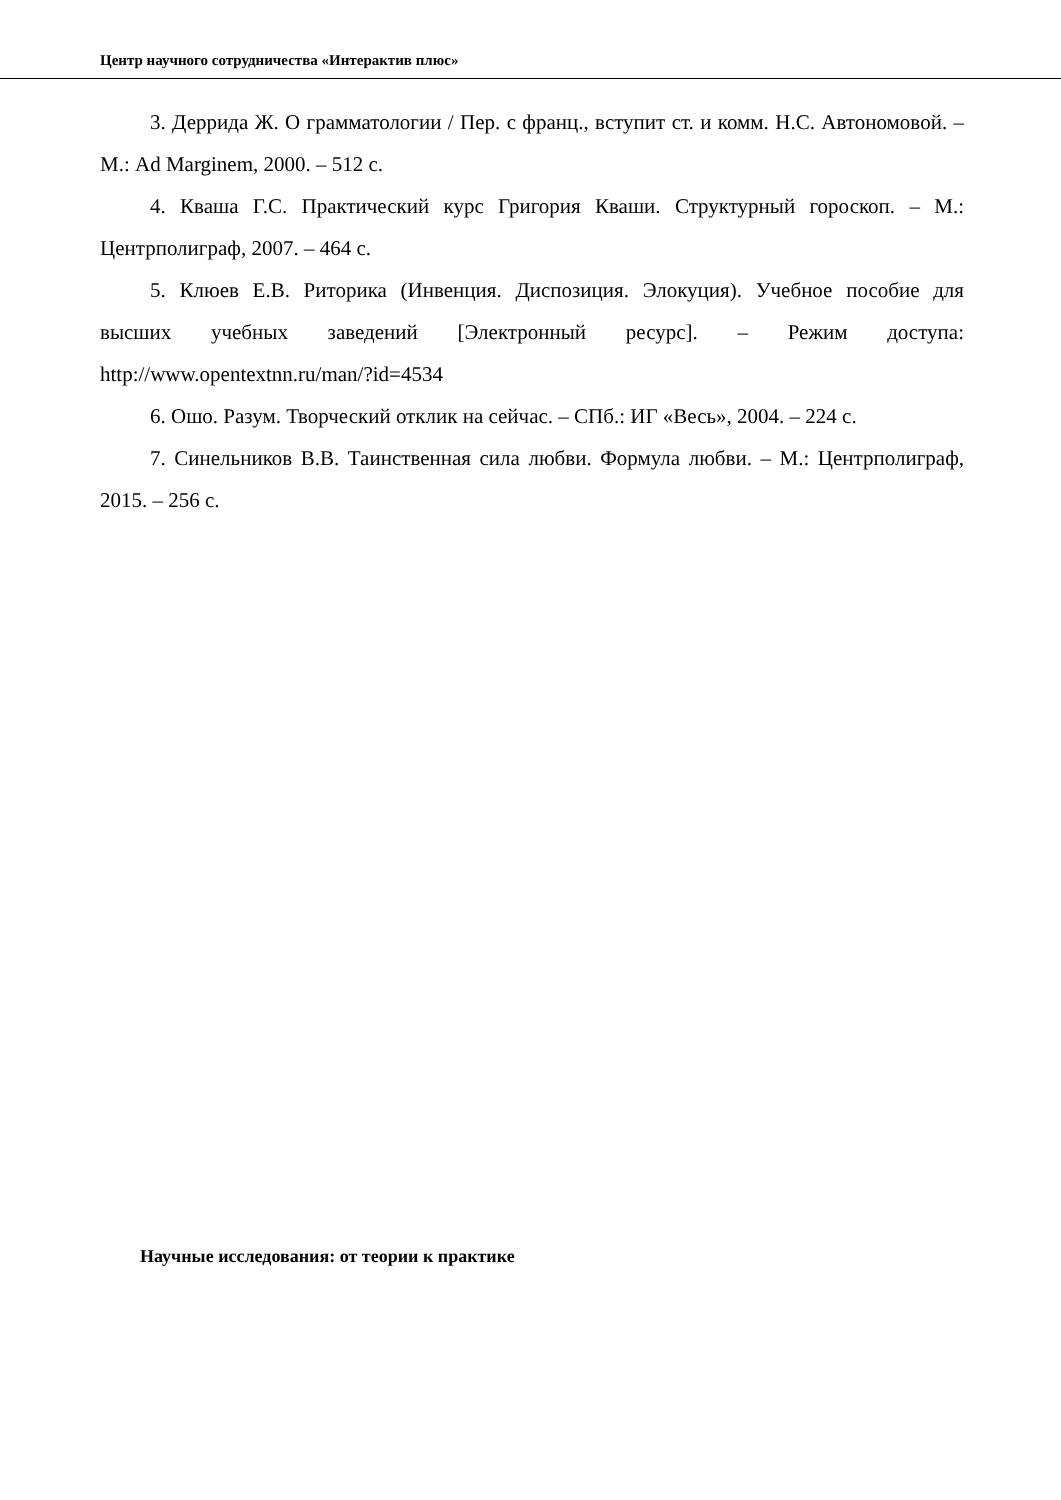Центр научного сотрудничества «Интерактив плюс»
3. Деррида Ж. О грамматологии / Пер. с франц., вступит ст. и комм. Н.С. Автономовой. – М.: Ad Marginem, 2000. – 512 с.
4. Кваша Г.С. Практический курс Григория Кваши. Структурный гороскоп. – М.: Центрполиграф, 2007. – 464 с.
5. Клюев Е.В. Риторика (Инвенция. Диспозиция. Элокуция). Учебное пособие для высших учебных заведений [Электронный ресурс]. – Режим доступа: http://www.opentextnn.ru/man/?id=4534
6. Ошо. Разум. Творческий отклик на сейчас. – СПб.: ИГ «Весь», 2004. – 224 с.
7. Синельников В.В. Таинственная сила любви. Формула любви. – М.: Центрполиграф, 2015. – 256 с.
Научные исследования: от теории к практике